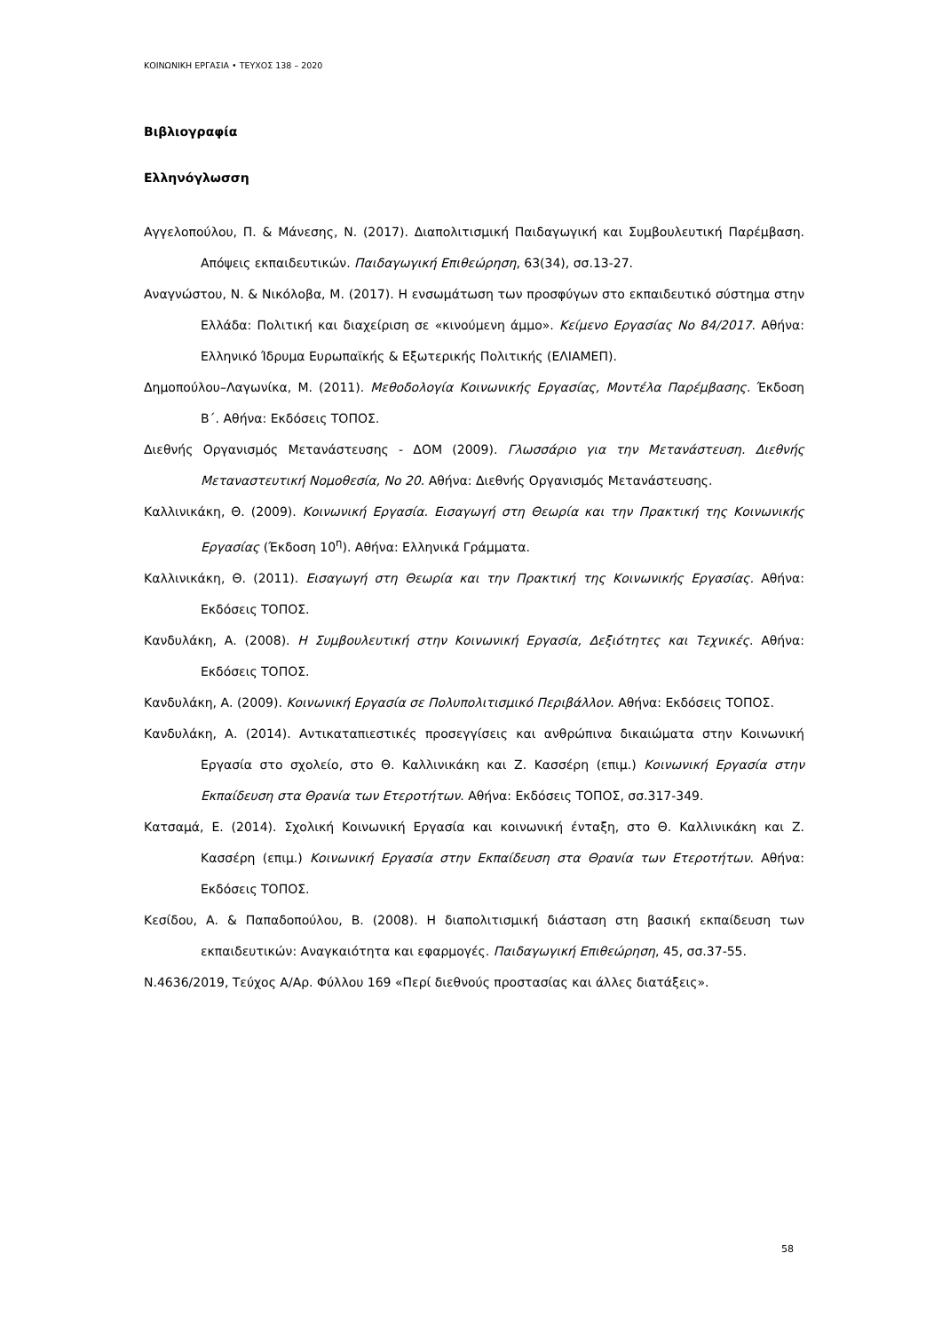ΚΟΙΝΩΝΙΚΗ ΕΡΓΑΣΙΑ • ΤΕΥΧΟΣ 138 – 2020
Βιβλιογραφία
Ελληνόγλωσση
Αγγελοπούλου, Π. & Μάνεσης, Ν. (2017). Διαπολιτισμική Παιδαγωγική και Συμβουλευτική Παρέμβαση. Απόψεις εκπαιδευτικών. Παιδαγωγική Επιθεώρηση, 63(34), σσ.13-27.
Αναγνώστου, Ν. & Νικόλοβα, Μ. (2017). Η ενσωμάτωση των προσφύγων στο εκπαιδευτικό σύστημα στην Ελλάδα: Πολιτική και διαχείριση σε «κινούμενη άμμο». Κείμενο Εργασίας Νο 84/2017. Αθήνα: Ελληνικό Ίδρυμα Ευρωπαϊκής & Εξωτερικής Πολιτικής (ΕΛΙΑΜΕΠ).
Δημοπούλου–Λαγωνίκα, Μ. (2011). Μεθοδολογία Κοινωνικής Εργασίας, Μοντέλα Παρέμβασης. Έκδοση Β΄. Αθήνα: Εκδόσεις ΤΟΠΟΣ.
Διεθνής Οργανισμός Μετανάστευσης - ΔΟΜ (2009). Γλωσσάριο για την Μετανάστευση. Διεθνής Μεταναστευτική Νομοθεσία, Νο 20. Αθήνα: Διεθνής Οργανισμός Μετανάστευσης.
Καλλινικάκη, Θ. (2009). Κοινωνική Εργασία. Εισαγωγή στη Θεωρία και την Πρακτική της Κοινωνικής Εργασίας (Έκδοση 10<sup>η</sup>). Αθήνα: Ελληνικά Γράμματα.
Καλλινικάκη, Θ. (2011). Εισαγωγή στη Θεωρία και την Πρακτική της Κοινωνικής Εργασίας. Αθήνα: Εκδόσεις ΤΟΠΟΣ.
Κανδυλάκη, Α. (2008). Η Συμβουλευτική στην Κοινωνική Εργασία, Δεξιότητες και Τεχνικές. Αθήνα: Εκδόσεις ΤΟΠΟΣ.
Κανδυλάκη, Α. (2009). Κοινωνική Εργασία σε Πολυπολιτισμικό Περιβάλλον. Αθήνα: Εκδόσεις ΤΟΠΟΣ.
Κανδυλάκη, Α. (2014). Αντικαταπιεστικές προσεγγίσεις και ανθρώπινα δικαιώματα στην Κοινωνική Εργασία στο σχολείο, στο Θ. Καλλινικάκη και Ζ. Κασσέρη (επιμ.) Κοινωνική Εργασία στην Εκπαίδευση στα Θρανία των Ετεροτήτων. Αθήνα: Εκδόσεις ΤΟΠΟΣ, σσ.317-349.
Κατσαμά, Ε. (2014). Σχολική Κοινωνική Εργασία και κοινωνική ένταξη, στο Θ. Καλλινικάκη και Ζ. Κασσέρη (επιμ.) Κοινωνική Εργασία στην Εκπαίδευση στα Θρανία των Ετεροτήτων. Αθήνα: Εκδόσεις ΤΟΠΟΣ.
Κεσίδου, Α. & Παπαδοπούλου, Β. (2008). Η διαπολιτισμική διάσταση στη βασική εκπαίδευση των εκπαιδευτικών: Αναγκαιότητα και εφαρμογές. Παιδαγωγική Επιθεώρηση, 45, σσ.37-55.
Ν.4636/2019, Τεύχος Α/Αρ. Φύλλου 169 «Περί διεθνούς προστασίας και άλλες διατάξεις».
58